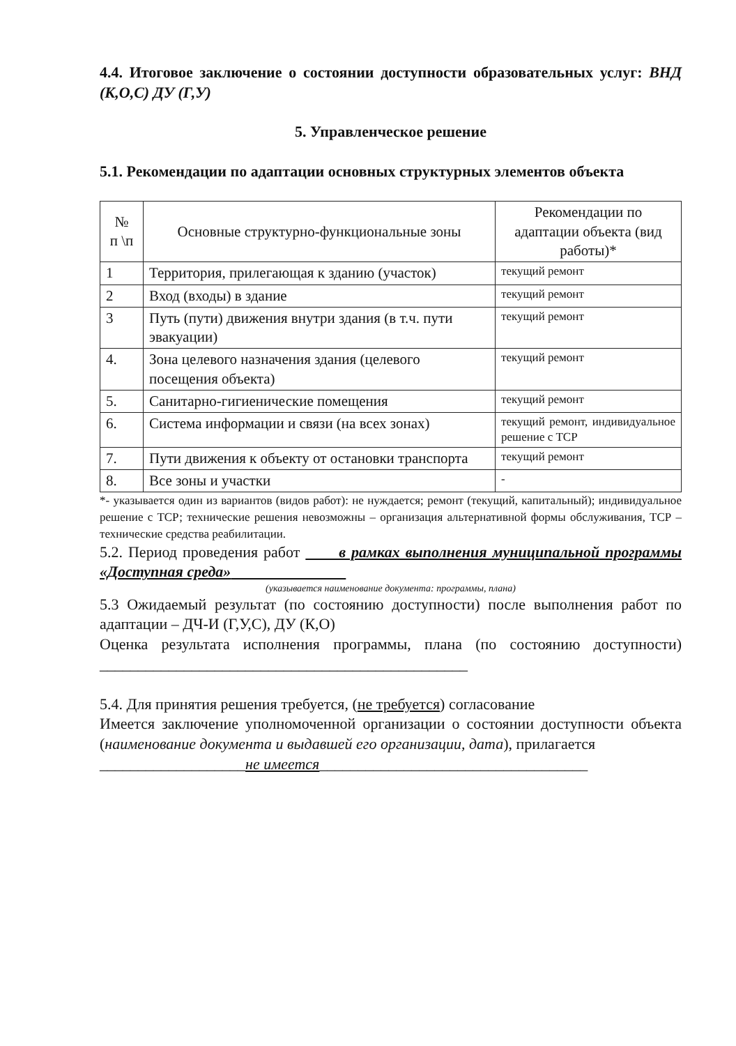4.4. Итоговое заключение о состоянии доступности образовательных услуг: ВНД (К,О,С) ДУ (Г,У)
5. Управленческое решение
5.1. Рекомендации по адаптации основных структурных элементов объекта
| № п \п | Основные структурно-функциональные зоны | Рекомендации по адаптации объекта (вид работы)* |
| --- | --- | --- |
| 1 | Территория, прилегающая к зданию (участок) | текущий ремонт |
| 2 | Вход (входы) в здание | текущий ремонт |
| 3 | Путь (пути) движения внутри здания (в т.ч. пути эвакуации) | текущий ремонт |
| 4. | Зона целевого назначения здания (целевого посещения объекта) | текущий ремонт |
| 5. | Санитарно-гигиенические помещения | текущий ремонт |
| 6. | Система информации и связи (на всех зонах) | текущий ремонт, индивидуальное решение с ТСР |
| 7. | Пути движения к объекту от остановки транспорта | текущий ремонт |
| 8. | Все зоны и участки | - |
*- указывается один из вариантов (видов работ): не нуждается; ремонт (текущий, капитальный); индивидуальное решение с ТСР; технические решения невозможны – организация альтернативной формы обслуживания, ТСР – технические средства реабилитации.
5.2. Период проведения работ в рамках выполнения муниципальной программы «Доступная среда»
(указывается наименование документа: программы, плана)
5.3 Ожидаемый результат (по состоянию доступности) после выполнения работ по адаптации – ДЧ-И (Г,У,С), ДУ (К,О)
Оценка результата исполнения программы, плана (по состоянию доступности) ________________________________________________
5.4. Для принятия решения требуется, (не требуется) согласование
Имеется заключение уполномоченной организации о состоянии доступности объекта (наименование документа и выдавшей его организации, дата), прилагается
___________________не имеется___________________________________